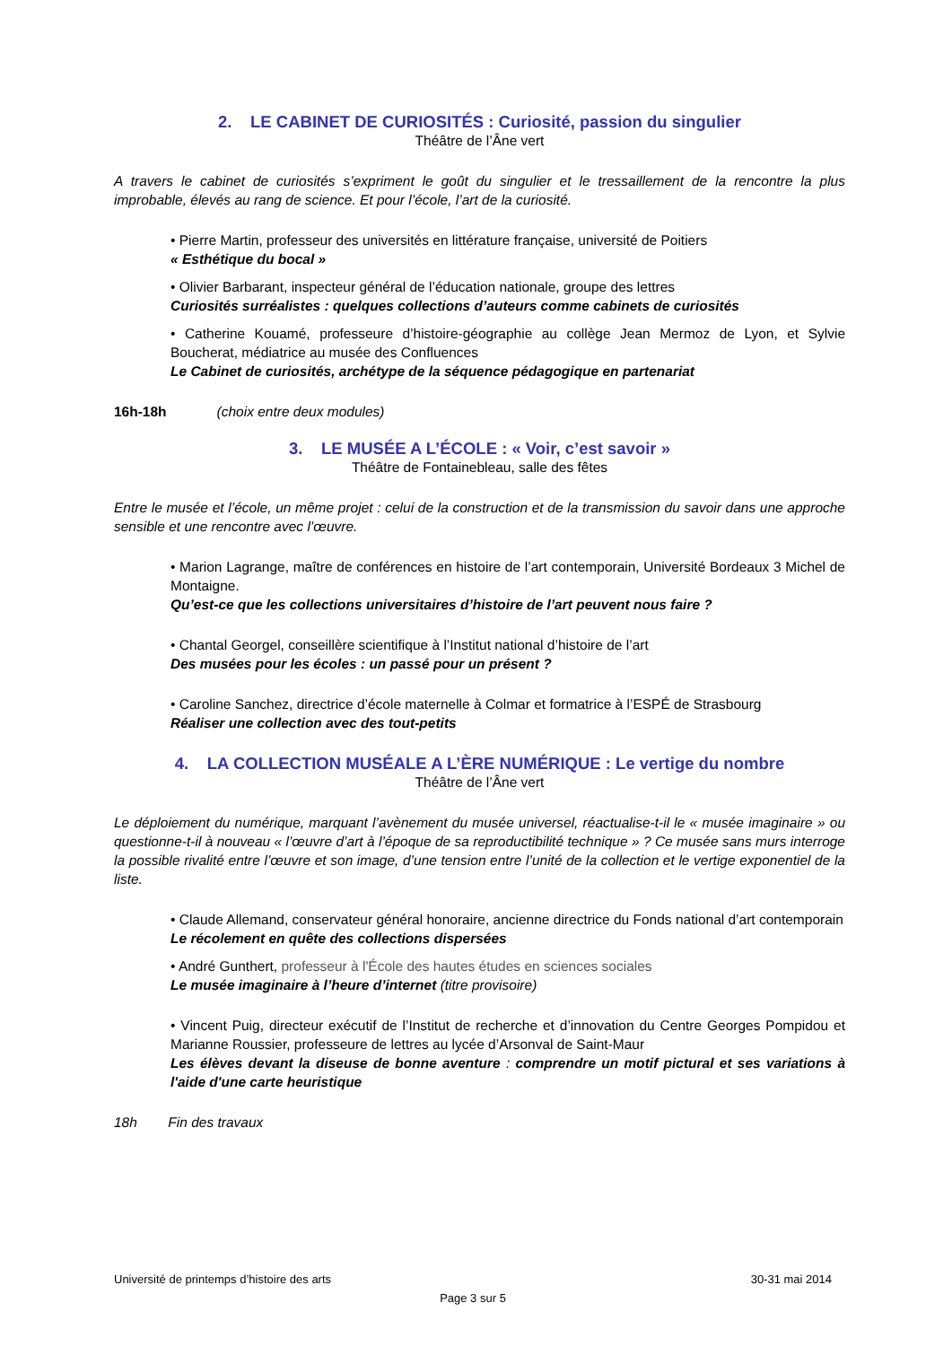2. LE CABINET DE CURIOSITÉS : Curiosité, passion du singulier
Théâtre de l’Âne vert
A travers le cabinet de curiosités s’expriment le goût du singulier et le tressaillement de la rencontre la plus improbable, élevés au rang de science. Et pour l’école, l’art de la curiosité.
• Pierre Martin, professeur des universités en littérature française, université de Poitiers
« Esthétique du bocal »
• Olivier Barbarant, inspecteur général de l’éducation nationale, groupe des lettres
Curiosités surréalistes : quelques collections d’auteurs comme cabinets de curiosités
• Catherine Kouamé, professeure d’histoire-géographie au collège Jean Mermoz de Lyon, et Sylvie Boucherat, médiatrice au musée des Confluences
Le Cabinet de curiosités, archétype de la séquence pédagogique en partenariat
16h-18h (choix entre deux modules)
3. LE MUSÉE A L’ÉCOLE : « Voir, c’est savoir »
Théâtre de Fontainebleau, salle des fêtes
Entre le musée et l’école, un même projet : celui de la construction et de la transmission du savoir dans une approche sensible et une rencontre avec l’œuvre.
• Marion Lagrange, maître de conférences en histoire de l’art contemporain, Université Bordeaux 3 Michel de Montaigne.
Qu’est-ce que les collections universitaires d’histoire de l’art peuvent nous faire ?
• Chantal Georgel, conseillère scientifique à l’Institut national d’histoire de l’art
Des musées pour les écoles : un passé pour un présent ?
• Caroline Sanchez, directrice d’école maternelle à Colmar et formatrice à l’ESPÉ de Strasbourg
Réaliser une collection avec des tout-petits
4. LA COLLECTION MUSÉALE A L’ÈRE NUMÉRIQUE : Le vertige du nombre
Théâtre de l’Âne vert
Le déploiement du numérique, marquant l’avènement du musée universel, réactualise-t-il le « musée imaginaire » ou questionne-t-il à nouveau « l’œuvre d’art à l’époque de sa reproductibilité technique » ? Ce musée sans murs interroge la possible rivalité entre l’œuvre et son image, d’une tension entre l’unité de la collection et le vertige exponentiel de la liste.
• Claude Allemand, conservateur général honoraire, ancienne directrice du Fonds national d’art contemporain
Le récolement en quête des collections dispersées
• André Gunthert, professeur à l'École des hautes études en sciences sociales
Le musée imaginaire à l’heure d’internet (titre provisoire)
• Vincent Puig, directeur exécutif de l’Institut de recherche et d’innovation du Centre Georges Pompidou et Marianne Roussier, professeure de lettres au lycée d’Arsonval de Saint-Maur
Les élèves devant la diseuse de bonne aventure : comprendre un motif pictural et ses variations à l'aide d'une carte heuristique
18h Fin des travaux
Université de printemps d’histoire des arts 30-31 mai 2014
Page 3 sur 5